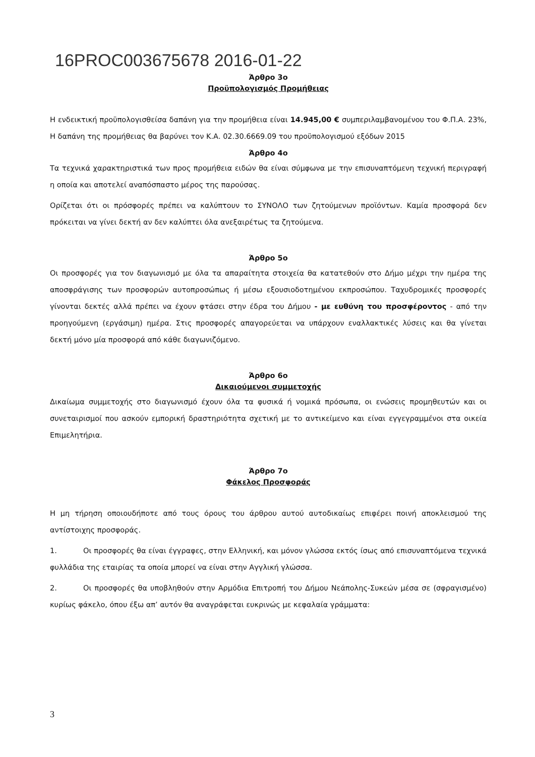16PROC003675678 2016-01-22
Άρθρο 3ο
Προϋπολογισμός Προμήθειας
Η ενδεικτική προϋπολογισθείσα δαπάνη για την προμήθεια είναι 14.945,00 € συμπεριλαμβανομένου του Φ.Π.Α. 23%, Η δαπάνη της προμήθειας θα βαρύνει τον Κ.Α. 02.30.6669.09 του προϋπολογισμού εξόδων 2015
Άρθρο 4ο
Τα τεχνικά χαρακτηριστικά των προς προμήθεια ειδών θα είναι σύμφωνα με την επισυναπτόμενη τεχνική περιγραφή η οποία και αποτελεί αναπόσπαστο μέρος της παρούσας.
Ορίζεται ότι οι πρόσφορές πρέπει να καλύπτουν το ΣΥΝΟΛΟ των ζητούμενων προϊόντων. Καμία προσφορά δεν πρόκειται να γίνει δεκτή αν δεν καλύπτει όλα ανεξαιρέτως τα ζητούμενα.
Άρθρο 5ο
Οι προσφορές για τον διαγωνισμό με όλα τα απαραίτητα στοιχεία θα κατατεθούν στο Δήμο μέχρι την ημέρα της αποσφράγισης των προσφορών αυτοπροσώπως ή μέσω εξουσιοδοτημένου εκπροσώπου. Ταχυδρομικές προσφορές γίνονται δεκτές αλλά πρέπει να έχουν φτάσει στην έδρα του Δήμου - με ευθύνη του προσφέροντος - από την προηγούμενη (εργάσιμη) ημέρα. Στις προσφορές απαγορεύεται να υπάρχουν εναλλακτικές λύσεις και θα γίνεται δεκτή μόνο μία προσφορά από κάθε διαγωνιζόμενο.
Άρθρο 6ο
Δικαιούμενοι συμμετοχής
Δικαίωμα συμμετοχής στο διαγωνισμό έχουν όλα τα φυσικά ή νομικά πρόσωπα, οι ενώσεις προμηθευτών και οι συνεταιρισμοί που ασκούν εμπορική δραστηριότητα σχετική με το αντικείμενο και είναι εγγεγραμμένοι στα οικεία Επιμελητήρια.
Άρθρο 7ο
Φάκελος Προσφοράς
Η μη τήρηση οποιουδήποτε από τους όρους του άρθρου αυτού αυτοδικαίως επιφέρει ποινή αποκλεισμού της αντίστοιχης προσφοράς.
1. Οι προσφορές θα είναι έγγραφες, στην Ελληνική, και μόνον γλώσσα εκτός ίσως από επισυναπτόμενα τεχνικά φυλλάδια της εταιρίας τα οποία μπορεί να είναι στην Αγγλική γλώσσα.
2. Οι προσφορές θα υποβληθούν στην Αρμόδια Επιτροπή του Δήμου Νεάπολης-Συκεών μέσα σε (σφραγισμένο) κυρίως φάκελο, όπου έξω απ’ αυτόν θα αναγράφεται ευκρινώς με κεφαλαία γράμματα:
3